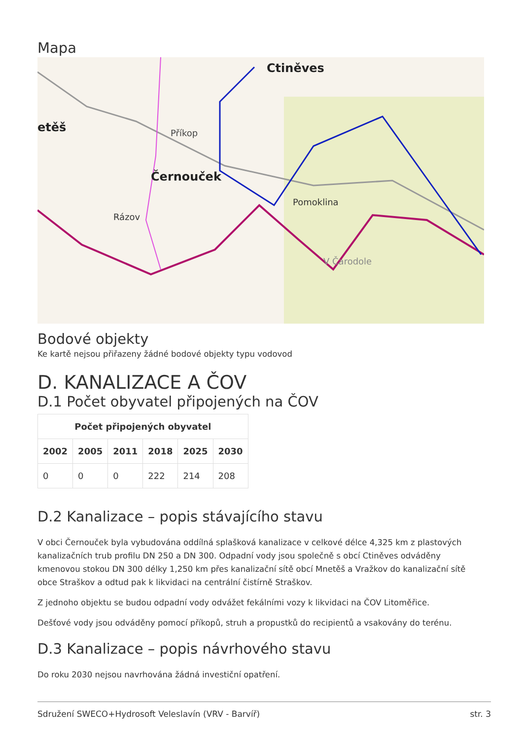Mapa
Ctiněves
Černouček
Příkop
Pomoklina
Rázov
V Čarodole
etěš
Bodové objekty
Ke kartě nejsou přiřazeny žádné bodové objekty typu vodovod
D. KANALIZACE A ČOV
D.1 Počet obyvatel připojených na ČOV
| Počet připojených obyvatel | | | | | |
| --- | --- | --- | --- | --- | --- |
| 2002 | 2005 | 2011 | 2018 | 2025 | 2030 |
| 0 | 0 | 0 | 222 | 214 | 208 |
D.2 Kanalizace – popis stávajícího stavu
V obci Černouček byla vybudována oddílná splašková kanalizace v celkové délce 4,325 km z plastových kanalizačních trub profilu DN 250 a DN 300. Odpadní vody jsou společně s obcí Ctiněves odváděny kmenovou stokou DN 300 délky 1,250 km přes kanalizační sítě obcí Mnetěš a Vražkov do kanalizační sítě obce Straškov a odtud pak k likvidaci na centrální čistírně Straškov.
Z jednoho objektu se budou odpadní vody odvážet fekálními vozy k likvidaci na ČOV Litoměřice.
Dešťové vody jsou odváděny pomocí příkopů, struh a propustků do recipientů a vsakovány do terénu.
D.3 Kanalizace – popis návrhového stavu
Do roku 2030 nejsou navrhována žádná investiční opatření.
Sdružení SWECO+Hydrosoft Veleslavín (VRV - Barvíř) str. 3